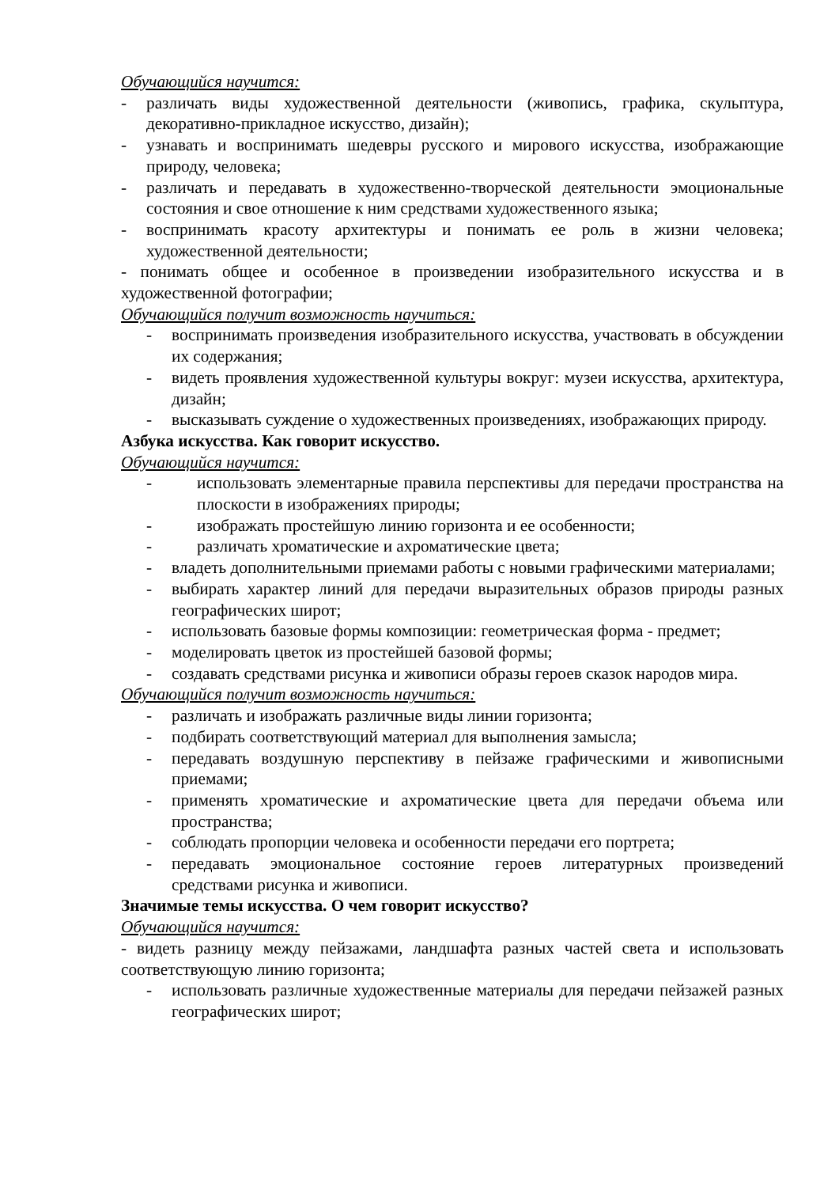Обучающийся научится:
- различать виды художественной деятельности (живопись, графика, скульптура, декоративно-прикладное искусство, дизайн);
- узнавать и воспринимать шедевры русского и мирового искусства, изображающие природу, человека;
- различать и передавать в художественно-творческой деятельности эмоциональные состояния и свое отношение к ним средствами художественного языка;
- воспринимать красоту архитектуры и понимать ее роль в жизни человека; художественной деятельности;
- понимать общее и особенное в произведении изобразительного искусства и в художественной фотографии;
Обучающийся получит возможность научиться:
- воспринимать произведения изобразительного искусства, участвовать в обсуждении их содержания;
- видеть проявления художественной культуры вокруг: музеи искусства, архитектура, дизайн;
- высказывать суждение о художественных произведениях, изображающих природу.
Азбука искусства. Как говорит искусство.
Обучающийся научится:
- использовать элементарные правила перспективы для передачи пространства на плоскости в изображениях природы;
- изображать простейшую линию горизонта и ее особенности;
- различать хроматические и ахроматические цвета;
- владеть дополнительными приемами работы с новыми графическими материалами;
- выбирать характер линий для передачи выразительных образов природы разных географических широт;
- использовать базовые формы композиции: геометрическая форма - предмет;
- моделировать цветок из простейшей базовой формы;
- создавать средствами рисунка и живописи образы героев сказок народов мира.
Обучающийся получит возможность научиться:
- различать и изображать различные виды линии горизонта;
- подбирать соответствующий материал для выполнения замысла;
- передавать воздушную перспективу в пейзаже графическими и живописными приемами;
- применять хроматические и ахроматические цвета для передачи объема или пространства;
- соблюдать пропорции человека и особенности передачи его портрета;
- передавать эмоциональное состояние героев литературных произведений средствами рисунка и живописи.
Значимые темы искусства. О чем говорит искусство?
Обучающийся научится:
- видеть разницу между пейзажами, ландшафта разных частей света и использовать соответствующую линию горизонта;
- использовать различные художественные материалы для передачи пейзажей разных географических широт;